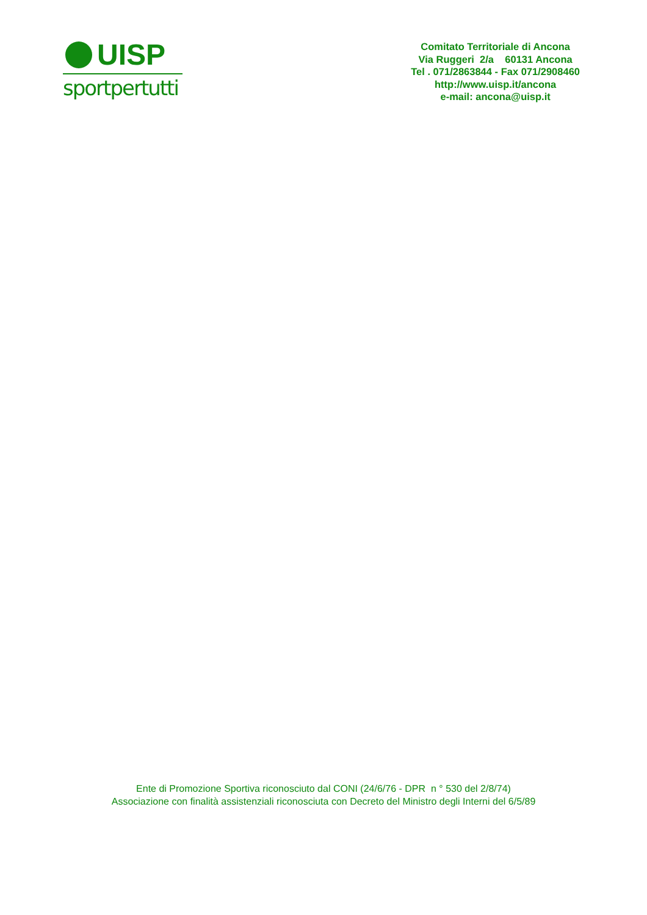UISP
sportpertutti
Comitato Territoriale di Ancona
Via Ruggeri 2/a 60131 Ancona
Tel . 071/2863844 - Fax 071/2908460
http://www.uisp.it/ancona
e-mail: ancona@uisp.it
Ente di Promozione Sportiva riconosciuto dal CONI (24/6/76 - DPR n ° 530 del 2/8/74)
Associazione con finalità assistenziali riconosciuta con Decreto del Ministro degli Interni del 6/5/89